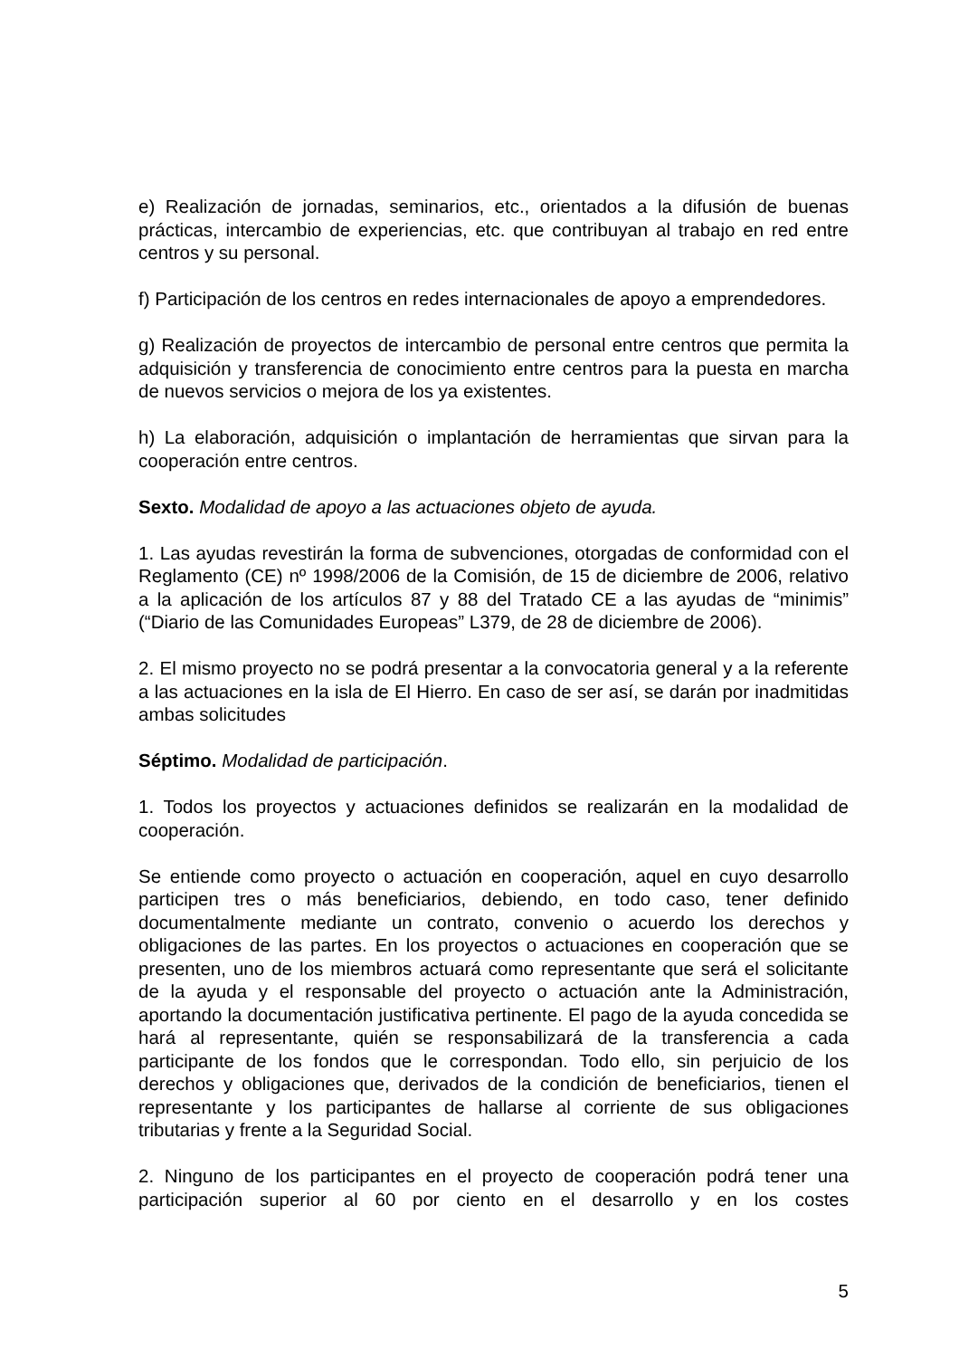e) Realización de jornadas, seminarios, etc., orientados a la difusión de buenas prácticas, intercambio de experiencias, etc. que contribuyan al trabajo en red entre centros y su personal.
f) Participación de los centros en redes internacionales de apoyo a emprendedores.
g) Realización de proyectos de intercambio de personal entre centros que permita la adquisición y transferencia de conocimiento entre centros para la puesta en marcha de nuevos servicios o mejora de los ya existentes.
h) La elaboración, adquisición o implantación de herramientas que sirvan para la cooperación entre centros.
Sexto. Modalidad de apoyo a las actuaciones objeto de ayuda.
1. Las ayudas revestirán la forma de subvenciones, otorgadas de conformidad con el Reglamento (CE) nº 1998/2006 de la Comisión, de 15 de diciembre de 2006, relativo a la aplicación de los artículos 87 y 88 del Tratado CE a las ayudas de “minimis” (“Diario de las Comunidades Europeas” L379, de 28 de diciembre de 2006).
2. El mismo proyecto no se podrá presentar a la convocatoria general y a la referente a las actuaciones en la isla de El Hierro. En caso de ser así, se darán por inadmitidas ambas solicitudes
Séptimo. Modalidad de participación.
1. Todos los proyectos y actuaciones definidos se realizarán en la modalidad de cooperación.
Se entiende como proyecto o actuación en cooperación, aquel en cuyo desarrollo participen tres o más beneficiarios, debiendo, en todo caso, tener definido documentalmente mediante un contrato, convenio o acuerdo los derechos y obligaciones de las partes. En los proyectos o actuaciones en cooperación que se presenten, uno de los miembros actuará como representante que será el solicitante de la ayuda y el responsable del proyecto o actuación ante la Administración, aportando la documentación justificativa pertinente. El pago de la ayuda concedida se hará al representante, quién se responsabilizará de la transferencia a cada participante de los fondos que le correspondan. Todo ello, sin perjuicio de los derechos y obligaciones que, derivados de la condición de beneficiarios, tienen el representante y los participantes de hallarse al corriente de sus obligaciones tributarias y frente a la Seguridad Social.
2. Ninguno de los participantes en el proyecto de cooperación podrá tener una participación superior al 60 por ciento en el desarrollo y en los costes
5